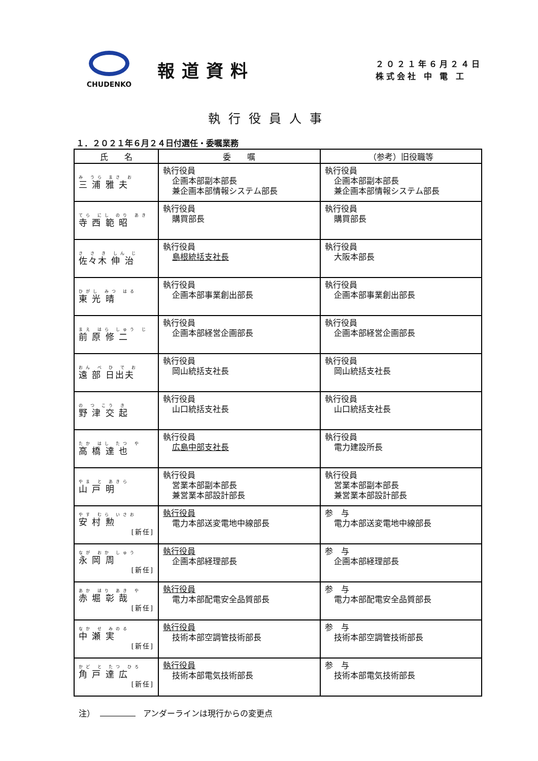CHUDENKO
報道資料
２０２１年６月２４日
株式会社 中 電 工
執行役員人事
１．２０２１年６月２４日付選任・委嘱業務
| 氏 名 | 委 嘱 | （参考）旧役職等 |
| --- | --- | --- |
| み うら まさ お 三 浦 雅 夫 | 執行役員 企画本部副本部長 兼企画本部情報システム部長 | 執行役員 企画本部副本部長 兼企画本部情報システム部長 |
| てら にし のり あき 寺 西 範 昭 | 執行役員 購買部長 | 執行役員 購買部長 |
| さ さ き しん じ 佐々木 伸 治 | 執行役員 島根統括支社長 | 執行役員 大阪本部長 |
| ひがし みつ はる 東 光 晴 | 執行役員 企画本部事業創出部長 | 執行役員 企画本部事業創出部長 |
| まえ はら しゅう じ 前 原 修 二 | 執行役員 企画本部経営企画部長 | 執行役員 企画本部経営企画部長 |
| おん べ ひ で お 遠 部 日出夫 | 執行役員 岡山統括支社長 | 執行役員 岡山統括支社長 |
| の つ こう き 野 津 交 起 | 執行役員 山口統括支社長 | 執行役員 山口統括支社長 |
| たか はし たつ や 高 橋 達 也 | 執行役員 広島中部支社長 | 執行役員 電力建設所長 |
| やま と あきら 山 戸 明 | 執行役員 営業本部副本部長 兼営業本部設計部長 | 執行役員 営業本部副本部長 兼営業本部設計部長 |
| やす むら いさお 安 村 勲 [新任] | 執行役員 電力本部送変電地中線部長 | 参 与 電力本部送変電地中線部長 |
| なが おか しゅう 永 岡 周 [新任] | 執行役員 企画本部経理部長 | 参 与 企画本部経理部長 |
| あか ほり あき や 赤 堀 彰 哉 [新任] | 執行役員 電力本部配電安全品質部長 | 参 与 電力本部配電安全品質部長 |
| なか せ みのる 中 瀬 実 [新任] | 執行役員 技術本部空調管技術部長 | 参 与 技術本部空調管技術部長 |
| かど と たつ ひろ 角 戸 達 広 [新任] | 執行役員 技術本部電気技術部長 | 参 与 技術本部電気技術部長 |
注） アンダーラインは現行からの変更点